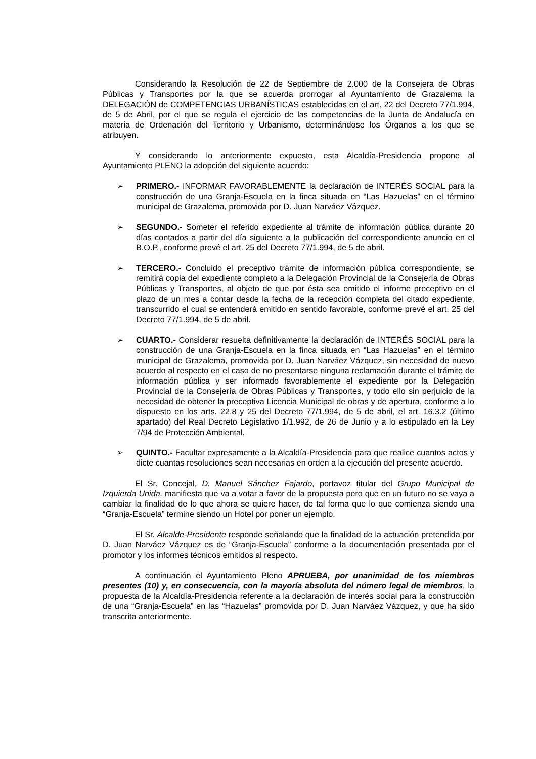Considerando la Resolución de 22 de Septiembre de 2.000 de la Consejera de Obras Públicas y Transportes por la que se acuerda prorrogar al Ayuntamiento de Grazalema la DELEGACIÓN de COMPETENCIAS URBANÍSTICAS establecidas en el art. 22 del Decreto 77/1.994, de 5 de Abril, por el que se regula el ejercicio de las competencias de la Junta de Andalucía en materia de Ordenación del Territorio y Urbanismo, determinándose los Órganos a los que se atribuyen.
Y considerando lo anteriormente expuesto, esta Alcaldía-Presidencia propone al Ayuntamiento PLENO la adopción del siguiente acuerdo:
➢ PRIMERO.- INFORMAR FAVORABLEMENTE la declaración de INTERÉS SOCIAL para la construcción de una Granja-Escuela en la finca situada en “Las Hazuelas” en el término municipal de Grazalema, promovida por D. Juan Narváez Vázquez.
➢ SEGUNDO.- Someter el referido expediente al trámite de información pública durante 20 días contados a partir del día siguiente a la publicación del correspondiente anuncio en el B.O.P., conforme prevé el art. 25 del Decreto 77/1.994, de 5 de abril.
➢ TERCERO.- Concluido el preceptivo trámite de información pública correspondiente, se remitirá copia del expediente completo a la Delegación Provincial de la Consejería de Obras Públicas y Transportes, al objeto de que por ésta sea emitido el informe preceptivo en el plazo de un mes a contar desde la fecha de la recepción completa del citado expediente, transcurrido el cual se entenderá emitido en sentido favorable, conforme prevé el art. 25 del Decreto 77/1.994, de 5 de abril.
➢ CUARTO.- Considerar resuelta definitivamente la declaración de INTERÉS SOCIAL para la construcción de una Granja-Escuela en la finca situada en “Las Hazuelas” en el término municipal de Grazalema, promovida por D. Juan Narváez Vázquez, sin necesidad de nuevo acuerdo al respecto en el caso de no presentarse ninguna reclamación durante el trámite de información pública y ser informado favorablemente el expediente por la Delegación Provincial de la Consejería de Obras Públicas y Transportes, y todo ello sin perjuicio de la necesidad de obtener la preceptiva Licencia Municipal de obras y de apertura, conforme a lo dispuesto en los arts. 22.8 y 25 del Decreto 77/1.994, de 5 de abril, el art. 16.3.2 (último apartado) del Real Decreto Legislativo 1/1.992, de 26 de Junio y a lo estipulado en la Ley 7/94 de Protección Ambiental.
➢ QUINTO.- Facultar expresamente a la Alcaldía-Presidencia para que realice cuantos actos y dicte cuantas resoluciones sean necesarias en orden a la ejecución del presente acuerdo.
El Sr. Concejal, D. Manuel Sánchez Fajardo, portavoz titular del Grupo Municipal de Izquierda Unida, manifiesta que va a votar a favor de la propuesta pero que en un futuro no se vaya a cambiar la finalidad de lo que ahora se quiere hacer, de tal forma que lo que comienza siendo una “Granja-Escuela” termine siendo un Hotel por poner un ejemplo.
El Sr. Alcalde-Presidente responde señalando que la finalidad de la actuación pretendida por D. Juan Narváez Vázquez es de “Granja-Escuela” conforme a la documentación presentada por el promotor y los informes técnicos emitidos al respecto.
A continuación el Ayuntamiento Pleno APRUEBA, por unanimidad de los miembros presentes (10) y, en consecuencia, con la mayoría absoluta del número legal de miembros, la propuesta de la Alcaldía-Presidencia referente a la declaración de interés social para la construcción de una “Granja-Escuela” en las “Hazuelas” promovida por D. Juan Narváez Vázquez, y que ha sido transcrita anteriormente.